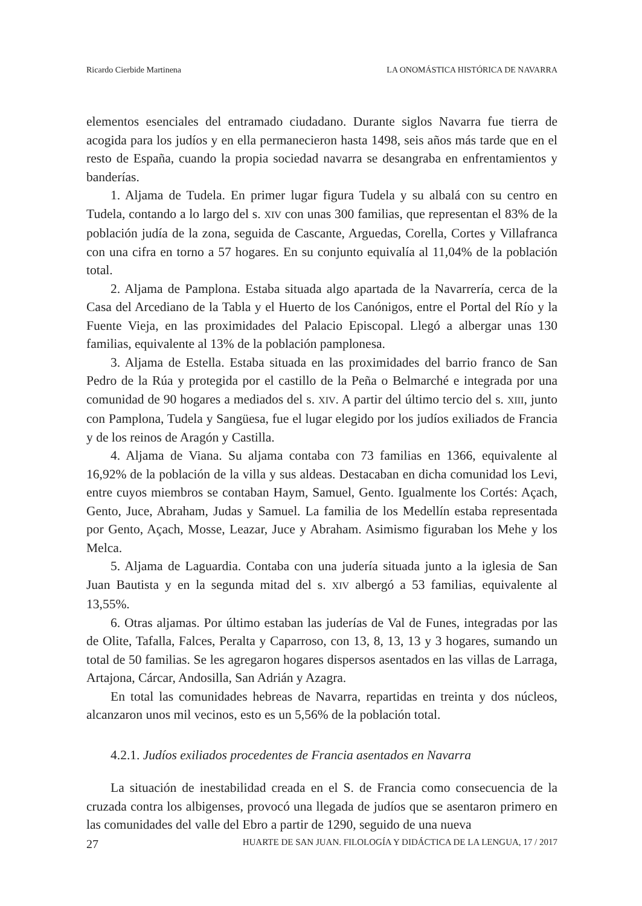Ricardo Cierbide Martinena LA ONOMÁSTICA HISTÓRICA DE NAVARRA
elementos esenciales del entramado ciudadano. Durante siglos Navarra fue tierra de acogida para los judíos y en ella permanecieron hasta 1498, seis años más tarde que en el resto de España, cuando la propia sociedad navarra se desangraba en enfrentamientos y banderías.
1. Aljama de Tudela. En primer lugar figura Tudela y su albalá con su centro en Tudela, contando a lo largo del s. XIV con unas 300 familias, que representan el 83% de la población judía de la zona, seguida de Cascante, Arguedas, Corella, Cortes y Villafranca con una cifra en torno a 57 hogares. En su conjunto equivalía al 11,04% de la población total.
2. Aljama de Pamplona. Estaba situada algo apartada de la Navarrería, cerca de la Casa del Arcediano de la Tabla y el Huerto de los Canónigos, entre el Portal del Río y la Fuente Vieja, en las proximidades del Palacio Episcopal. Llegó a albergar unas 130 familias, equivalente al 13% de la población pamplonesa.
3. Aljama de Estella. Estaba situada en las proximidades del barrio franco de San Pedro de la Rúa y protegida por el castillo de la Peña o Belmarché e integrada por una comunidad de 90 hogares a mediados del s. XIV. A partir del último tercio del s. XIII, junto con Pamplona, Tudela y Sangüesa, fue el lugar elegido por los judíos exiliados de Francia y de los reinos de Aragón y Castilla.
4. Aljama de Viana. Su aljama contaba con 73 familias en 1366, equivalente al 16,92% de la población de la villa y sus aldeas. Destacaban en dicha comunidad los Levi, entre cuyos miembros se contaban Haym, Samuel, Gento. Igualmente los Cortés: Açach, Gento, Juce, Abraham, Judas y Samuel. La familia de los Medellín estaba representada por Gento, Açach, Mosse, Leazar, Juce y Abraham. Asimismo figuraban los Mehe y los Melca.
5. Aljama de Laguardia. Contaba con una judería situada junto a la iglesia de San Juan Bautista y en la segunda mitad del s. XIV albergó a 53 familias, equivalente al 13,55%.
6. Otras aljamas. Por último estaban las juderías de Val de Funes, integradas por las de Olite, Tafalla, Falces, Peralta y Caparroso, con 13, 8, 13, 13 y 3 hogares, sumando un total de 50 familias. Se les agregaron hogares dispersos asentados en las villas de Larraga, Artajona, Cárcar, Andosilla, San Adrián y Azagra.
En total las comunidades hebreas de Navarra, repartidas en treinta y dos núcleos, alcanzaron unos mil vecinos, esto es un 5,56% de la población total.
4.2.1. Judíos exiliados procedentes de Francia asentados en Navarra
La situación de inestabilidad creada en el S. de Francia como consecuencia de la cruzada contra los albigenses, provocó una llegada de judíos que se asentaron primero en las comunidades del valle del Ebro a partir de 1290, seguido de una nueva
27 HUARTE DE SAN JUAN. FILOLOGÍA Y DIDÁCTICA DE LA LENGUA, 17 / 2017